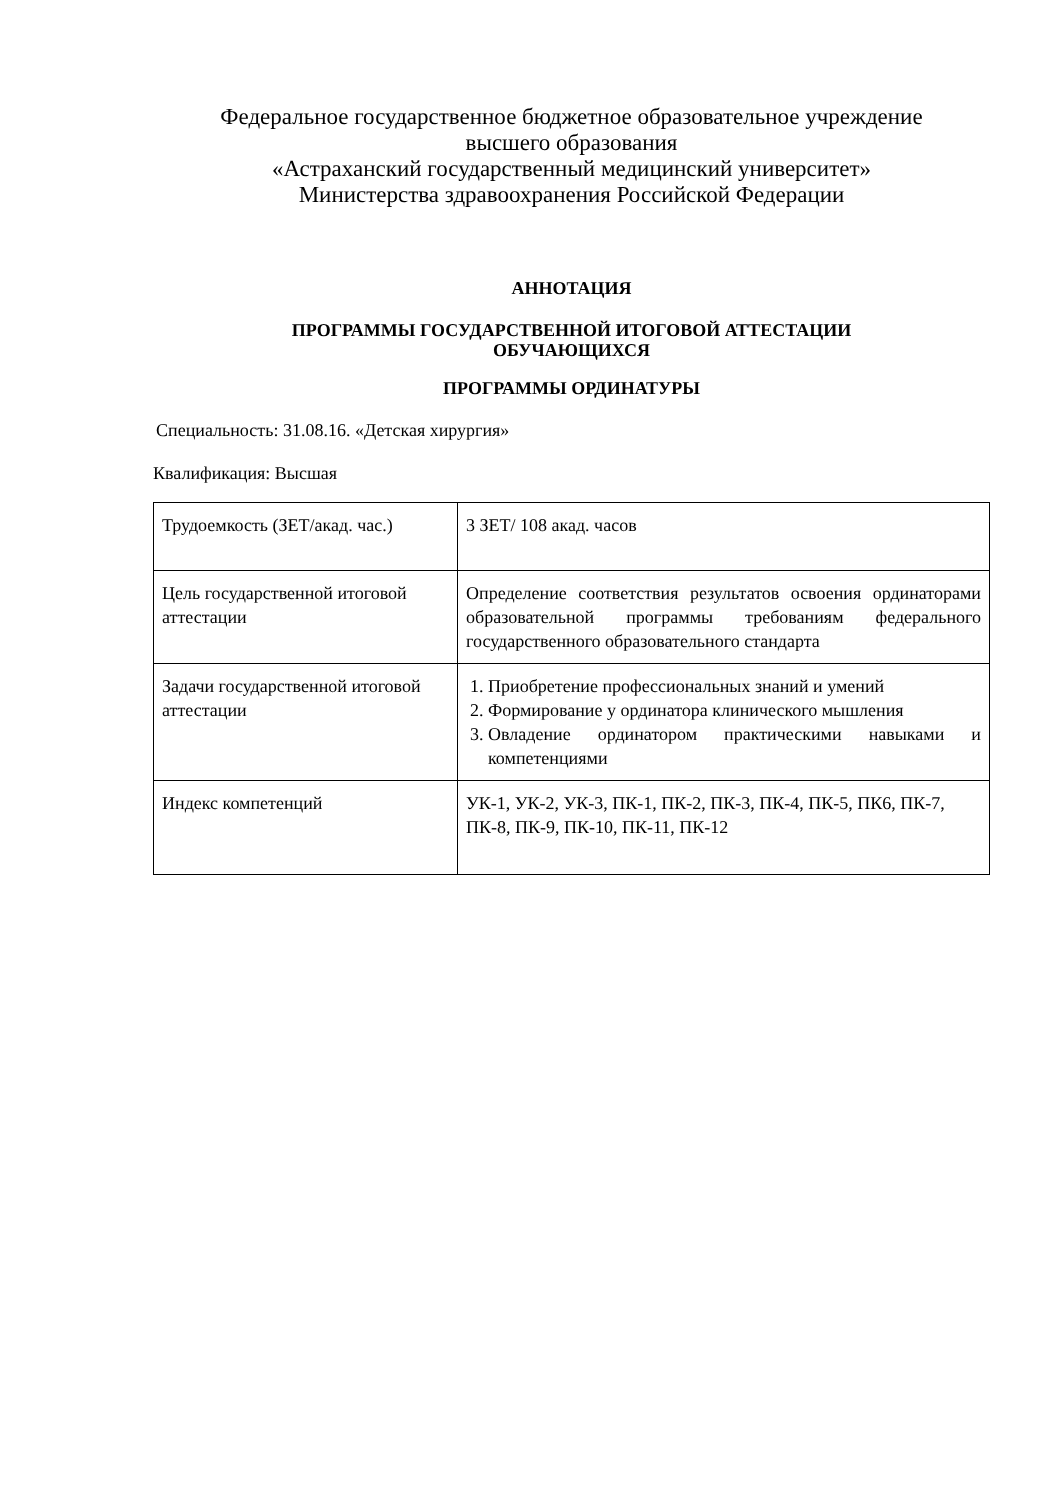Федеральное государственное бюджетное образовательное учреждение
высшего образования
«Астраханский государственный медицинский университет»
Министерства здравоохранения Российской Федерации
АННОТАЦИЯ
ПРОГРАММЫ ГОСУДАРСТВЕННОЙ ИТОГОВОЙ АТТЕСТАЦИИ
ОБУЧАЮЩИХСЯ
ПРОГРАММЫ ОРДИНАТУРЫ
Специальность: 31.08.16. «Детская хирургия»
Квалификация: Высшая
| Трудоемкость (ЗЕТ/акад. час.) | 3 ЗЕТ/ 108 акад. часов |
| Цель государственной итоговой аттестации | Определение соответствия результатов освоения ординаторами образовательной программы требованиям федерального государственного образовательного стандарта |
| Задачи государственной итоговой аттестации | 1. Приобретение профессиональных знаний и умений 2. Формирование у ординатора клинического мышления 3. Овладение ординатором практическими навыками и компетенциями |
| Индекс компетенций | УК-1, УК-2, УК-3, ПК-1, ПК-2, ПК-3, ПК-4, ПК-5, ПК6, ПК-7, ПК-8, ПК-9, ПК-10, ПК-11, ПК-12 |